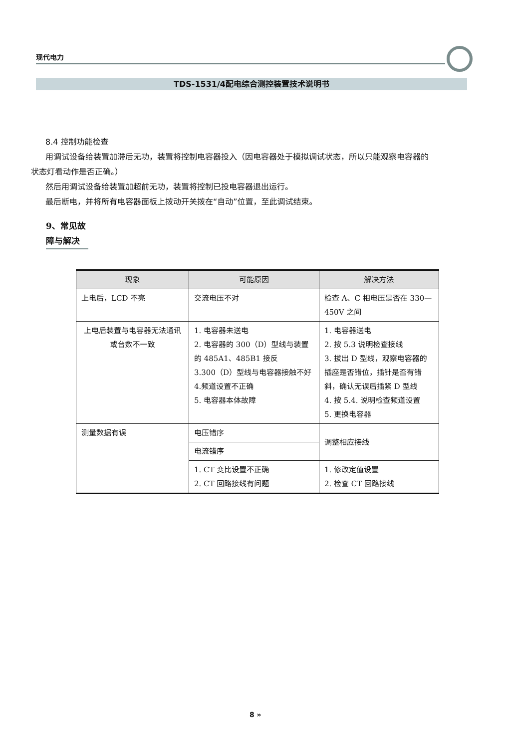现代电力
TDS-1531/4配电综合测控装置技术说明书
8.4 控制功能检查
用调试设备给装置加滞后无功，装置将控制电容器投入（因电容器处于模拟调试状态，所以只能观察电容器的
状态灯看动作是否正确。）
然后用调试设备给装置加超前无功，装置将控制已投电容器退出运行。
最后断电，并将所有电容器面板上拨动开关拨在“自动”位置，至此调试结束。
9、常见故障与解决
| 现象 | 可能原因 | 解决方法 |
| --- | --- | --- |
| 上电后，LCD 不亮 | 交流电压不对 | 检查 A、C 相电压是否在 330—450V 之间 |
| 上电后装置与电容器无法通讯或台数不一致 | 1. 电容器未送电 2. 电容器的 300（D）型线与装置的 485A1、485B1 接反 3.300（D）型线与电容器接触不好 4.频道设置不正确 5. 电容器本体故障 | 1. 电容器送电 2. 按 5.3 说明检查接线 3. 拔出 D 型线，观察电容器的插座是否错位，插针是否有错斜，确认无误后插紧 D 型线 4. 按 5.4. 说明检查频道设置 5. 更换电容器 |
| 测量数据有误 | 电压错序 | 调整相应接线 |
| | 电流错序 | |
| | 1. CT 变比设置不正确 2. CT 回路接线有问题 | 1. 修改定值设置 2. 检查 CT 回路接线 |
8 »